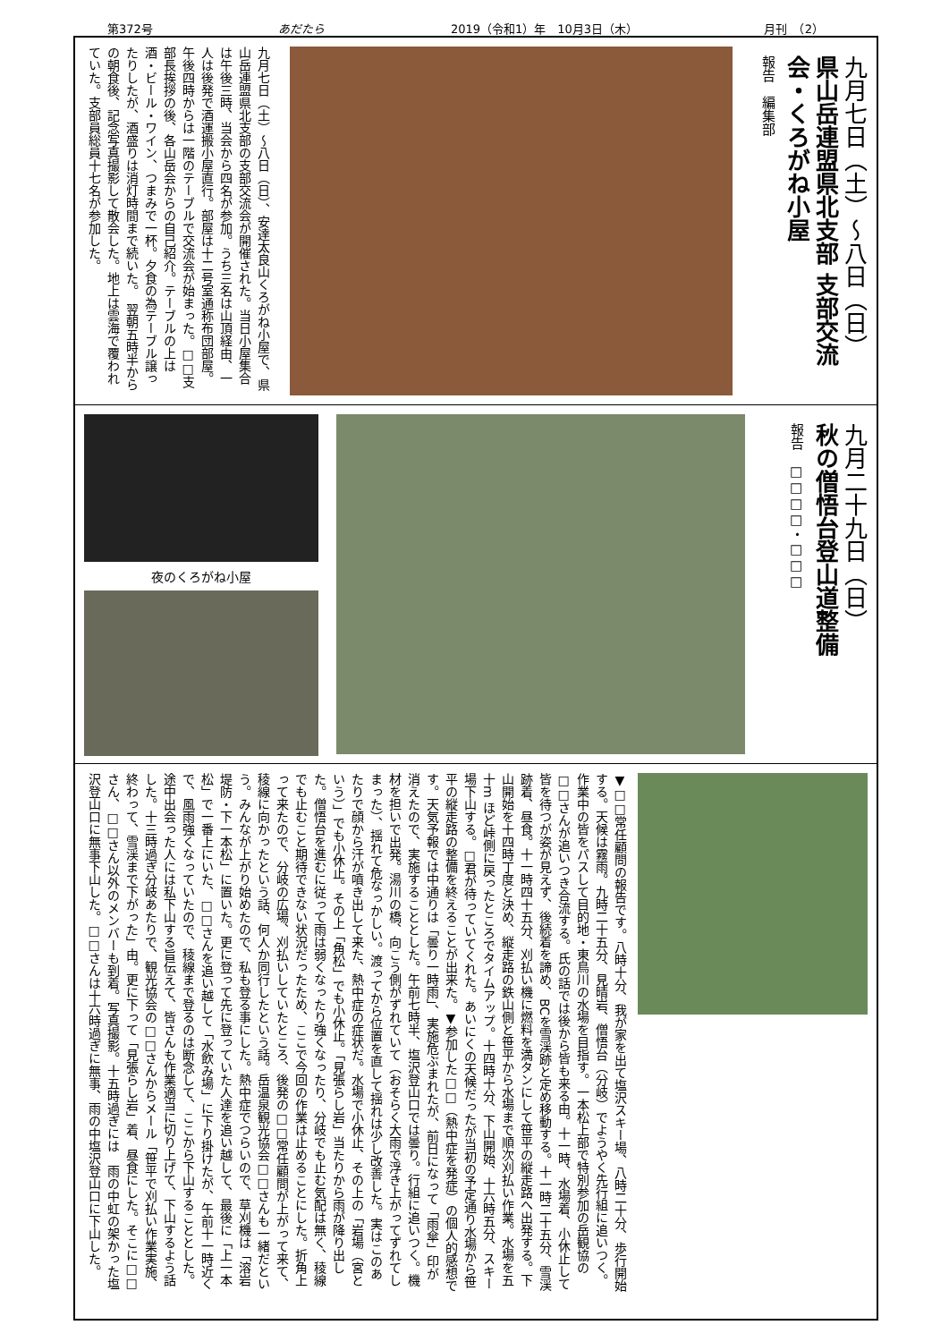第372号 あだたら 2019（令和1）年　10月3日（木） 月刊　（2）
九月七日（土）～八日（日）
県山岳連盟県北支部 支部交流会・くろがね小屋
報告　編集部
九月七日（土）～八日（日）、安達太良山くろがね小屋で、県山岳連盟県北支部の支部交流会が開催された。当日小屋集合は午後三時、当会から四名が参加。うち三名は山頂経由、一人は後発で酒運搬小屋直行。部屋は十二号室通称布団部屋。午後四時からは一階のテーブルで交流会が始まった。□□支部長挨拶の後、各山岳会からの自己紹介。テーブルの上は酒・ビール・ワイン、つまみで一杯。夕食の為テーブル譲ったりしたが、酒盛りは消灯時間まで続いた。　翌朝五時半からの朝食後、記念写真撮影して散会した。地上は雲海で覆われていた。支部員総員十七名が参加した。
九月二十九日（日）
秋の僧悟台登山道整備
報告　□□□□・□□□
夜のくろがね小屋
▼□□常任顧問の報告です。八時十分、我が家を出て塩沢スキー場、八時二十分、歩行開始する。天候は霧雨。九時二十五分、見晴岩、僧悟台（分岐）でようやく先行組に追いつく。作業中の皆をパスして目的地・東鳥川の水場を目指す。一本松上部で特別参加の岳観協の□□さんが追いつき合流する。氏の話では後から皆も来る由。十一時、水場着、小休止して皆を待つが姿が見えず、後続着を諦め、BCを雪渓跡と定め移動する。十一時二十五分、雪渓跡着、昼食。十一時四十五分、刈払い機に燃料を満タンにして笹平の縦走路へ出発する。下山開始を十四時丁度と決め、縦走路の鉄山側と笹平から水場まで順次刈払い作業。水場を五十m ほど峠側に戻ったところでタイムアップ。十四時十分、下山開始、十六時五分、スキー場下山する。□君が待っていてくれた。あいにくの天候だったが当初の予定通り水場から笹平の縦走路の整備を終えることが出来た。▼参加した□□（熱中症を発症）の個人的感想です。天気予報では中通りは「曇り一時雨」、実施危ぶまれたが、前日になって「雨傘」印が消えたので、実施することとした。午前七時半、塩沢登山口では曇り。行組に追いつく。機材を担いで出発。湯川の橋、向こう側がずれていて（おそらく大雨で浮き上がってずれてしまった）、揺れて危なっかしい。渡ってから位置を直して揺れは少し改善した。実はこのあたりで顔から汗が噴き出して来た、熱中症の症状だ。水場で小休止、その上の「岩場（宮という）」でも小休止。その上「角松」でも小休止。「見張らし岩」当たりから雨が降り出した。僧悟台を進むに従って雨は弱くなったり強くなったり、分岐でも止む気配は無く、稜線でも止むこと期待できない状況だったため、ここで今回の作業は止めることにした。折角上って来たので、分岐の広場、刈払いしていたところ、後発の□□常任顧問が上がって来て、稜線に向かったという話、何人か同行したという話。岳温泉観光協会□□さんも一緒だという。みんなが上がり始めたので、私も登る事にした。熱中症でつらいので、草刈機は「溶岩堤防・下一本松」に置いた。更に登って先に登っていた人達を追い越して、最後に「上一本松」で一番上にいた、□□さんを追い越して「水飲み場」に下り掛けたが、午前十一時近くで、風雨強くなっていたので、稜線まで登るのは断念して、ここから下山することとした。途中出会った人には私下山する旨伝えて、皆さんも作業適当に切り上げて、下山するよう話した。十三時過ぎ分岐あたりで、観光協会の□□さんからメール「笹平で刈払い作業実施、終わって、雪渓まで下がった」由。更に下って「見張らし岩」着、昼食にした。そこに□□さん、□□さん以外のメンバーも到着。写真撮影。十五時過ぎには　雨の中虹の架かった塩沢登山口に無事下山した。□□さんは十六時過ぎに無事、雨の中塩沢登山口に下山した。